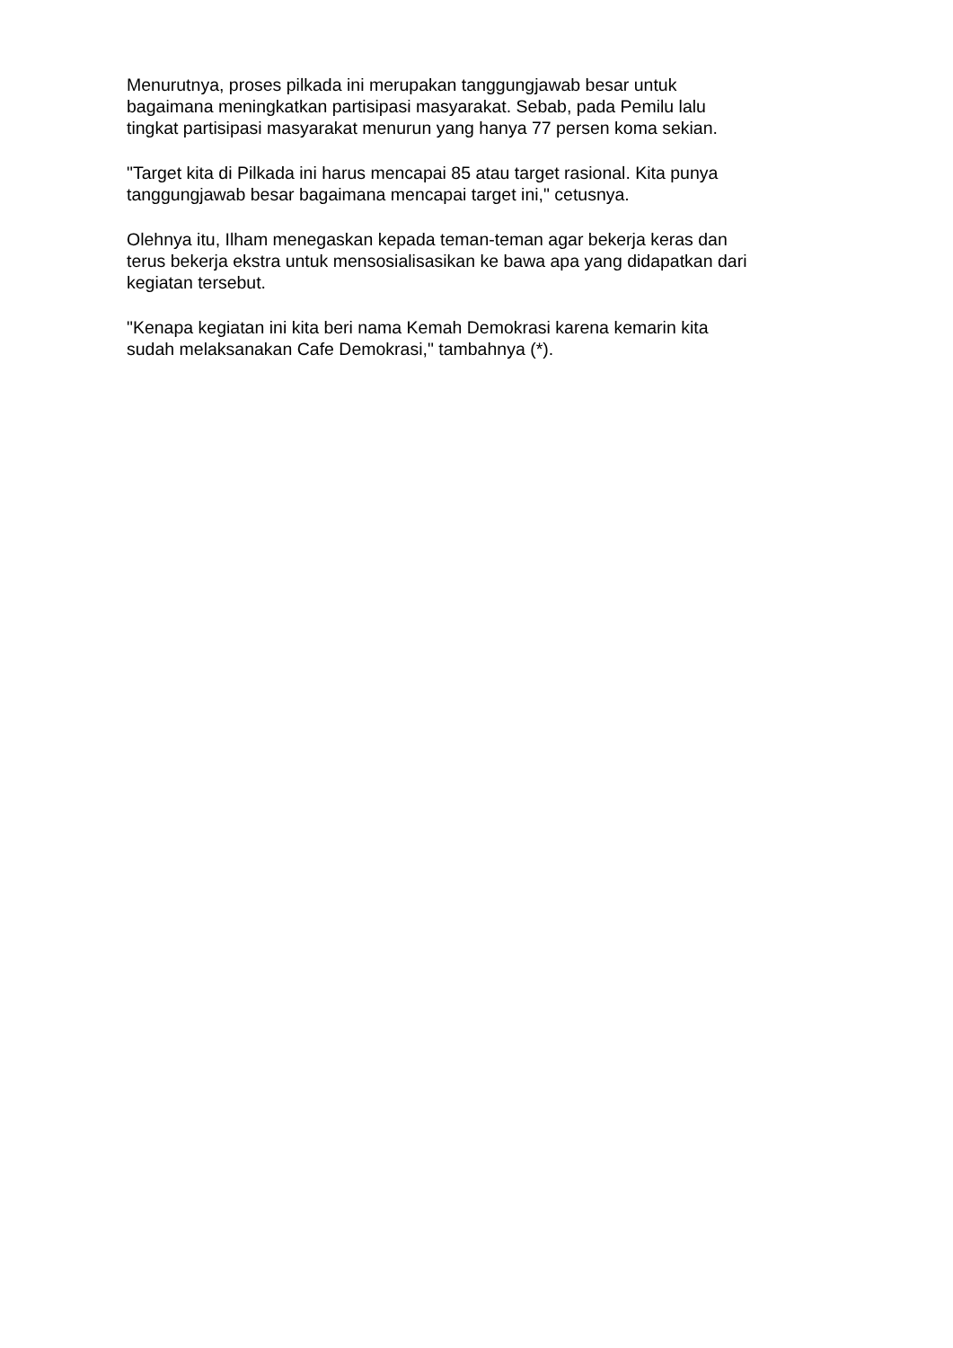Menurutnya, proses pilkada ini merupakan tanggungjawab besar untuk
bagaimana meningkatkan partisipasi masyarakat. Sebab, pada Pemilu lalu
tingkat partisipasi masyarakat menurun yang hanya 77 persen koma sekian.
"Target kita di Pilkada ini harus mencapai 85 atau target rasional. Kita punya
tanggungjawab besar bagaimana mencapai target ini," cetusnya.
Olehnya itu, Ilham menegaskan kepada teman-teman agar bekerja keras dan
terus bekerja ekstra untuk mensosialisasikan ke bawa apa yang didapatkan dari
kegiatan tersebut.
"Kenapa kegiatan ini kita beri nama Kemah Demokrasi karena kemarin kita
sudah melaksanakan Cafe Demokrasi," tambahnya (*).